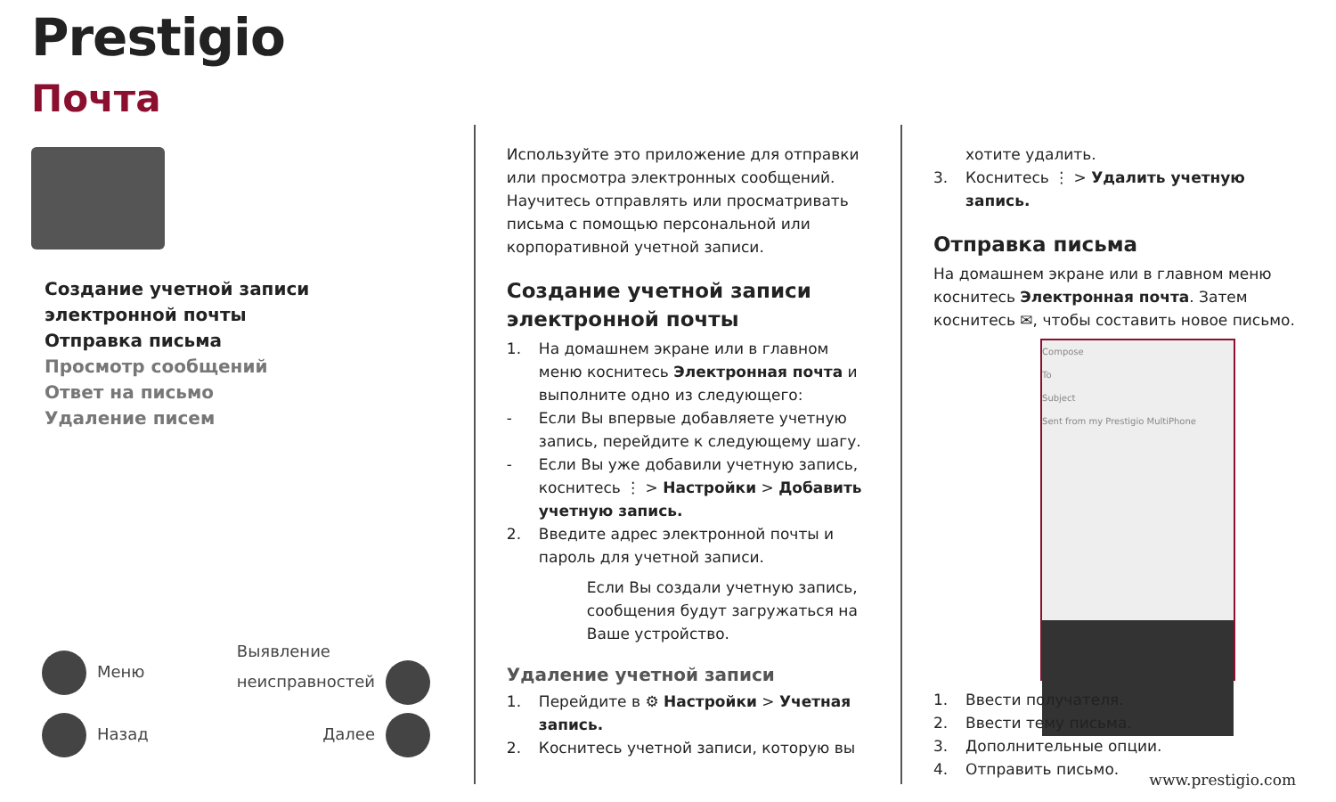Prestigio
Почта
Создание учетной записи
электронной почты
Отправка письма
Просмотр сообщений
Ответ на письмо
Удаление писем
Меню Выявление
неисправностей
Назад Далее
Используйте это приложение для отправки или просмотра электронных сообщений. Научитесь отправлять или просматривать письма с помощью персональной или корпоративной учетной записи.
Создание учетной записи электронной почты
1. На домашнем экране или в главном меню коснитесь Электронная почта и выполните одно из следующего:
- Если Вы впервые добавляете учетную запись, перейдите к следующему шагу.
- Если Вы уже добавили учетную запись, коснитесь ⋮ > Настройки > Добавить учетную запись.
2. Введите адрес электронной почты и пароль для учетной записи.
Если Вы создали учетную запись, сообщения будут загружаться на Ваше устройство.
Удаление учетной записи
1. Перейдите в ⚙ Настройки > Учетная запись.
2. Коснитесь учетной записи, которую вы
хотите удалить.
3. Коснитесь ⋮ > Удалить учетную запись.
Отправка письма
На домашнем экране или в главном меню коснитесь Электронная почта. Затем коснитесь ✉, чтобы составить новое письмо.
Compose
To
Subject
Sent from my Prestigio MultiPhone
1. Ввести получателя.
2. Ввести тему письма.
3. Дополнительные опции.
4. Отправить письмо.
www.prestigio.com